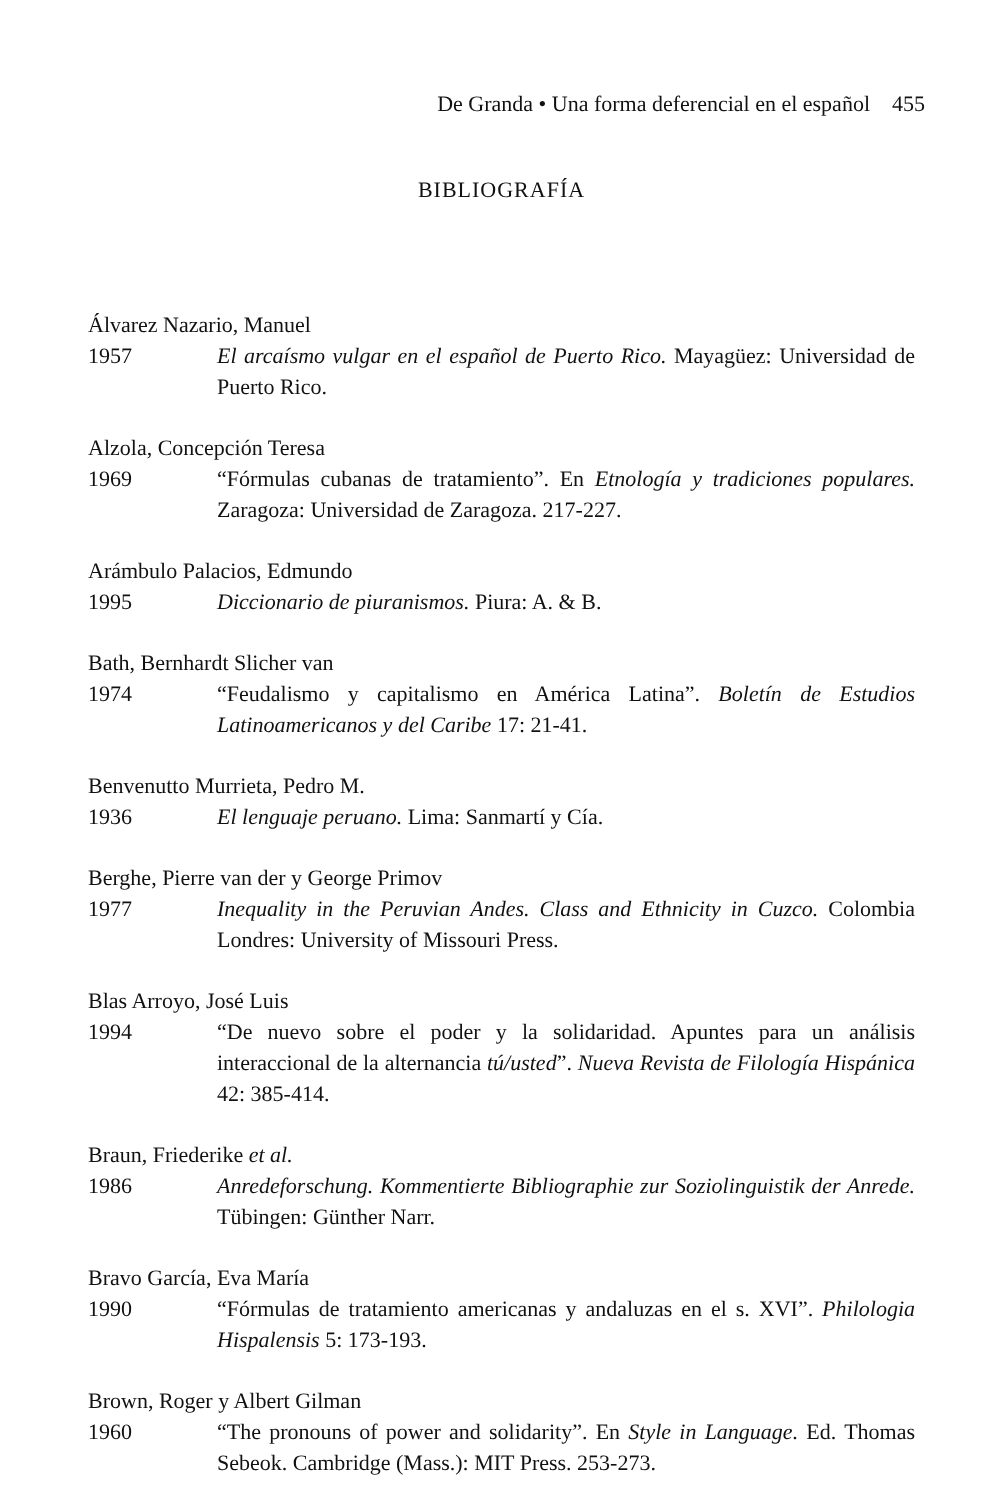De Granda • Una forma deferencial en el español 455
BIBLIOGRAFÍA
Álvarez Nazario, Manuel
1957 El arcaísmo vulgar en el español de Puerto Rico. Mayagüez: Universidad de Puerto Rico.
Alzola, Concepción Teresa
1969 “Fórmulas cubanas de tratamiento”. En Etnología y tradiciones populares. Zaragoza: Universidad de Zaragoza. 217-227.
Arámbulo Palacios, Edmundo
1995 Diccionario de piuranismos. Piura: A. & B.
Bath, Bernhardt Slicher van
1974 “Feudalismo y capitalismo en América Latina”. Boletín de Estudios Latinoamericanos y del Caribe 17: 21-41.
Benvenutto Murrieta, Pedro M.
1936 El lenguaje peruano. Lima: Sanmartí y Cía.
Berghe, Pierre van der y George Primov
1977 Inequality in the Peruvian Andes. Class and Ethnicity in Cuzco. Colombia Londres: University of Missouri Press.
Blas Arroyo, José Luis
1994 “De nuevo sobre el poder y la solidaridad. Apuntes para un análisis interaccional de la alternancia tú/usted”. Nueva Revista de Filología Hispánica 42: 385-414.
Braun, Friederike et al.
1986 Anredeforschung. Kommentierte Bibliographie zur Soziolinguistik der Anrede. Tübingen: Günther Narr.
Bravo García, Eva María
1990 “Fórmulas de tratamiento americanas y andaluzas en el s. XVI”. Philologia Hispalensis 5: 173-193.
Brown, Roger y Albert Gilman
1960 “The pronouns of power and solidarity”. En Style in Language. Ed. Thomas Sebeok. Cambridge (Mass.): MIT Press. 253-273.